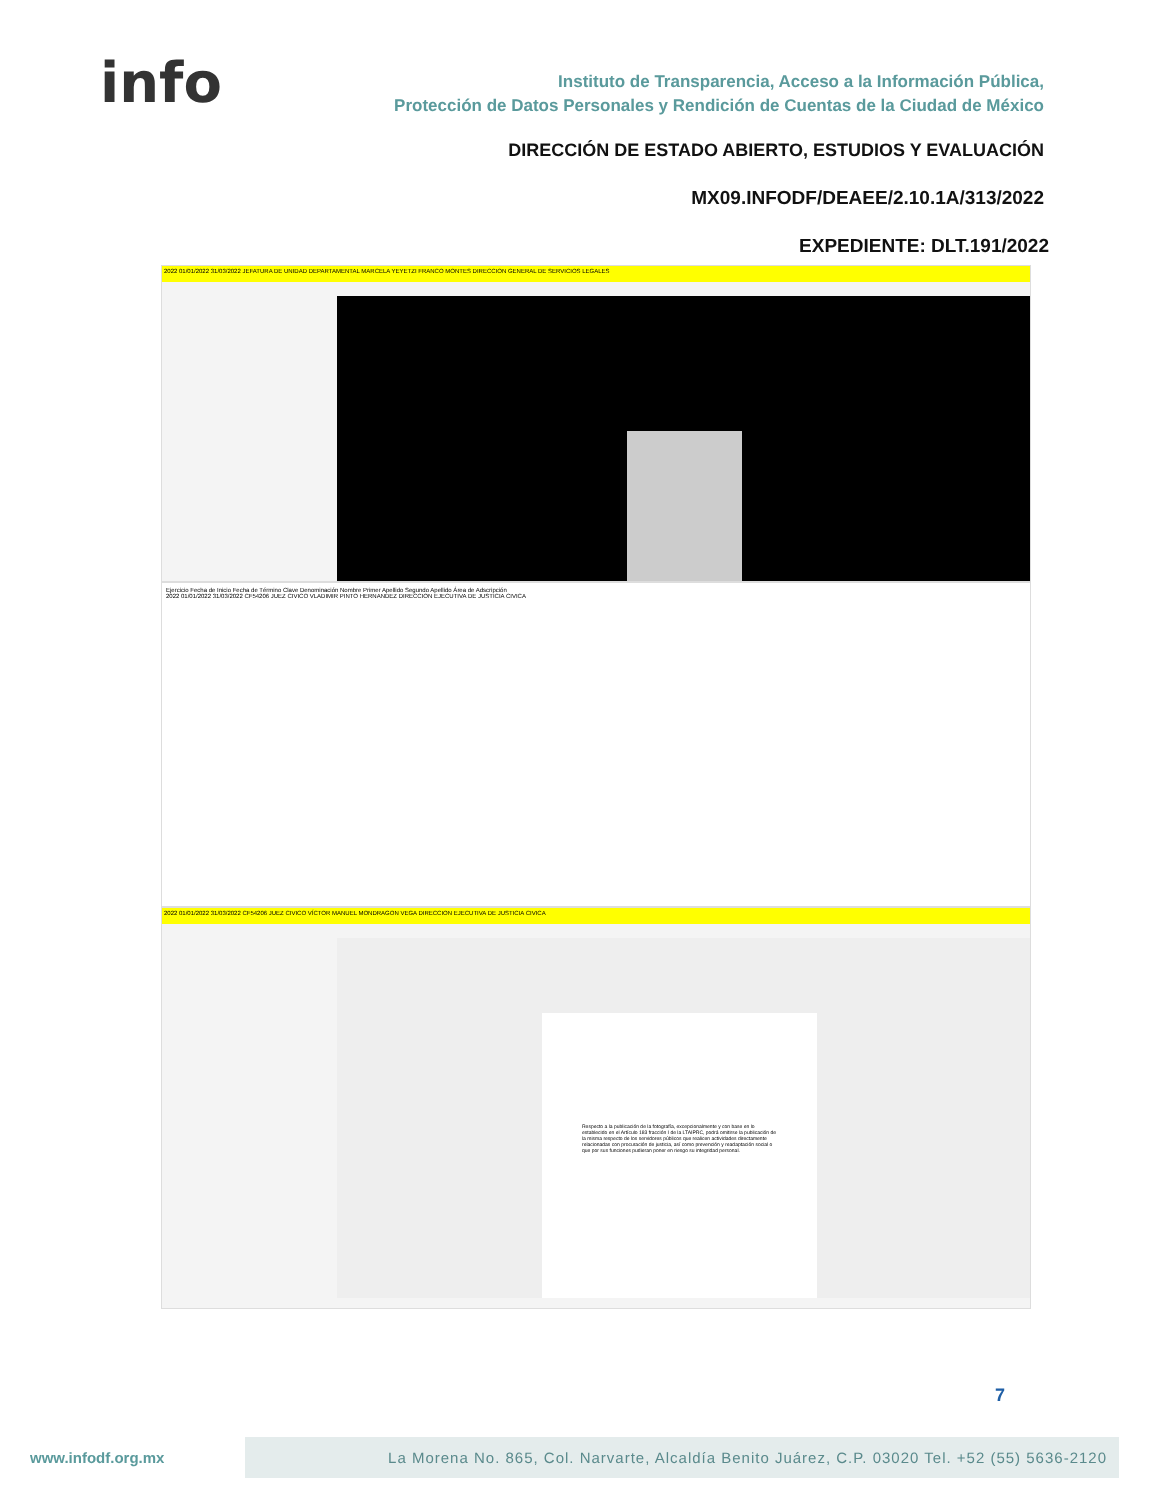info
Instituto de Transparencia, Acceso a la Información Pública,
Protección de Datos Personales y Rendición de Cuentas de la Ciudad de México
DIRECCIÓN DE ESTADO ABIERTO, ESTUDIOS Y EVALUACIÓN
MX09.INFODF/DEAEE/2.10.1A/313/2022
EXPEDIENTE: DLT.191/2022
2022 01/01/2022 31/03/2022 JEFATURA DE UNIDAD DEPARTAMENTAL MARCELA YEYETZI FRANCO MONTES DIRECCION GENERAL DE SERVICIOS LEGALES
Ejercicio Fecha de Inicio Fecha de Término Clave Denominación Nombre Primer Apellido Segundo Apellido Área de Adscripción
2022 01/01/2022 31/03/2022 CF54206 JUEZ CIVICO VLADIMIR PINTO HERNANDEZ DIRECCION EJECUTIVA DE JUSTICIA CIVICA
2022 01/01/2022 31/03/2022 CF54206 JUEZ CIVICO VÍCTOR MANUEL MONDRAGON VEGA DIRECCION EJECUTIVA DE JUSTICIA CIVICA
Respecto a la publicación de la fotografía, excepcionalmente y con base en lo establecido en el Artículo 183 fracción I de la LTAIPRC, podrá omitirse la publicación de la misma respecto de los servidores públicos que realicen actividades directamente relacionadas con procuración de justicia, así como prevención y readaptación social o que por sus funciones pudieran poner en riesgo su integridad personal.
7
www.infodf.org.mx
La Morena No. 865, Col. Narvarte, Alcaldía Benito Juárez, C.P. 03020 Tel. +52 (55) 5636-2120